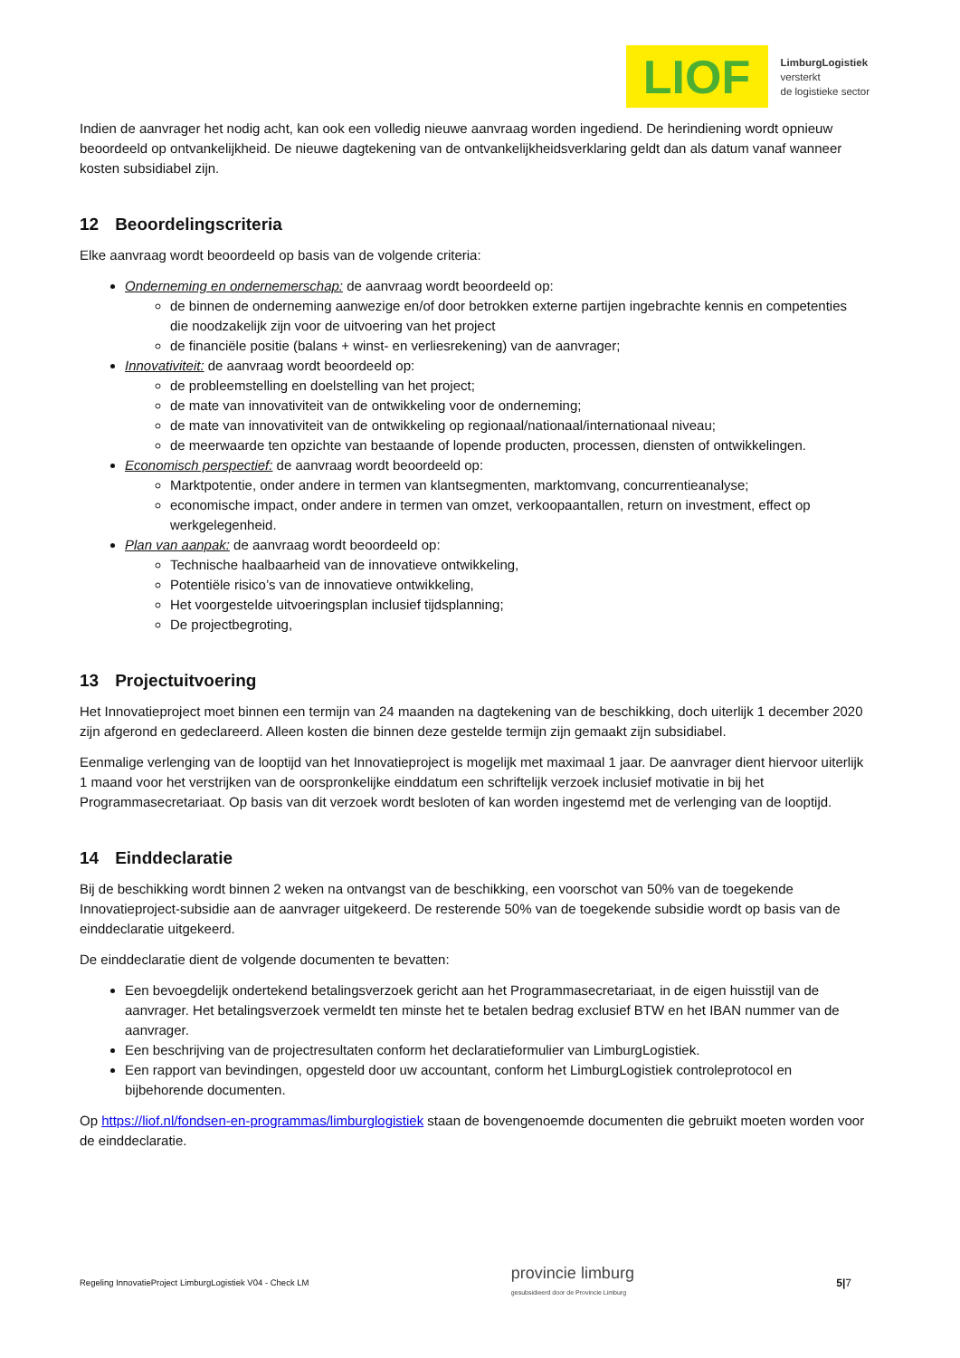LIOF
LimburgLogistiek
versterkt
de logistieke sector
Indien de aanvrager het nodig acht, kan ook een volledig nieuwe aanvraag worden ingediend. De herindiening wordt opnieuw beoordeeld op ontvankelijkheid. De nieuwe dagtekening van de ontvankelijkheidsverklaring geldt dan als datum vanaf wanneer kosten subsidiabel zijn.
12 Beoordelingscriteria
Elke aanvraag wordt beoordeeld op basis van de volgende criteria:
Onderneming en ondernemerschap: de aanvraag wordt beoordeeld op:
de binnen de onderneming aanwezige en/of door betrokken externe partijen ingebrachte kennis en competenties die noodzakelijk zijn voor de uitvoering van het project
de financiële positie (balans + winst- en verliesrekening) van de aanvrager;
Innovativiteit: de aanvraag wordt beoordeeld op:
de probleemstelling en doelstelling van het project;
de mate van innovativiteit van de ontwikkeling voor de onderneming;
de mate van innovativiteit van de ontwikkeling op regionaal/nationaal/internationaal niveau;
de meerwaarde ten opzichte van bestaande of lopende producten, processen, diensten of ontwikkelingen.
Economisch perspectief: de aanvraag wordt beoordeeld op:
Marktpotentie, onder andere in termen van klantsegmenten, marktomvang, concurrentieanalyse;
economische impact, onder andere in termen van omzet, verkoopaantallen, return on investment, effect op werkgelegenheid.
Plan van aanpak: de aanvraag wordt beoordeeld op:
Technische haalbaarheid van de innovatieve ontwikkeling,
Potentiële risico’s van de innovatieve ontwikkeling,
Het voorgestelde uitvoeringsplan inclusief tijdsplanning;
De projectbegroting,
13 Projectuitvoering
Het Innovatieproject moet binnen een termijn van 24 maanden na dagtekening van de beschikking, doch uiterlijk 1 december 2020 zijn afgerond en gedeclareerd. Alleen kosten die binnen deze gestelde termijn zijn gemaakt zijn subsidiabel.
Eenmalige verlenging van de looptijd van het Innovatieproject is mogelijk met maximaal 1 jaar. De aanvrager dient hiervoor uiterlijk 1 maand voor het verstrijken van de oorspronkelijke einddatum een schriftelijk verzoek inclusief motivatie in bij het Programmasecretariaat. Op basis van dit verzoek wordt besloten of kan worden ingestemd met de verlenging van de looptijd.
14 Einddeclaratie
Bij de beschikking wordt binnen 2 weken na ontvangst van de beschikking, een voorschot van 50% van de toegekende Innovatieproject-subsidie aan de aanvrager uitgekeerd. De resterende 50% van de toegekende subsidie wordt op basis van de einddeclaratie uitgekeerd.
De einddeclaratie dient de volgende documenten te bevatten:
Een bevoegdelijk ondertekend betalingsverzoek gericht aan het Programmasecretariaat, in de eigen huisstijl van de aanvrager. Het betalingsverzoek vermeldt ten minste het te betalen bedrag exclusief BTW en het IBAN nummer van de aanvrager.
Een beschrijving van de projectresultaten conform het declaratieformulier van LimburgLogistiek.
Een rapport van bevindingen, opgesteld door uw accountant, conform het LimburgLogistiek controleprotocol en bijbehorende documenten.
Op https://liof.nl/fondsen-en-programmas/limburglogistiek staan de bovengenoemde documenten die gebruikt moeten worden voor de einddeclaratie.
Regeling InnovatieProject LimburgLogistiek V04 - Check LM provincie limburg
gesubsidieerd door de Provincie Limburg 5|7